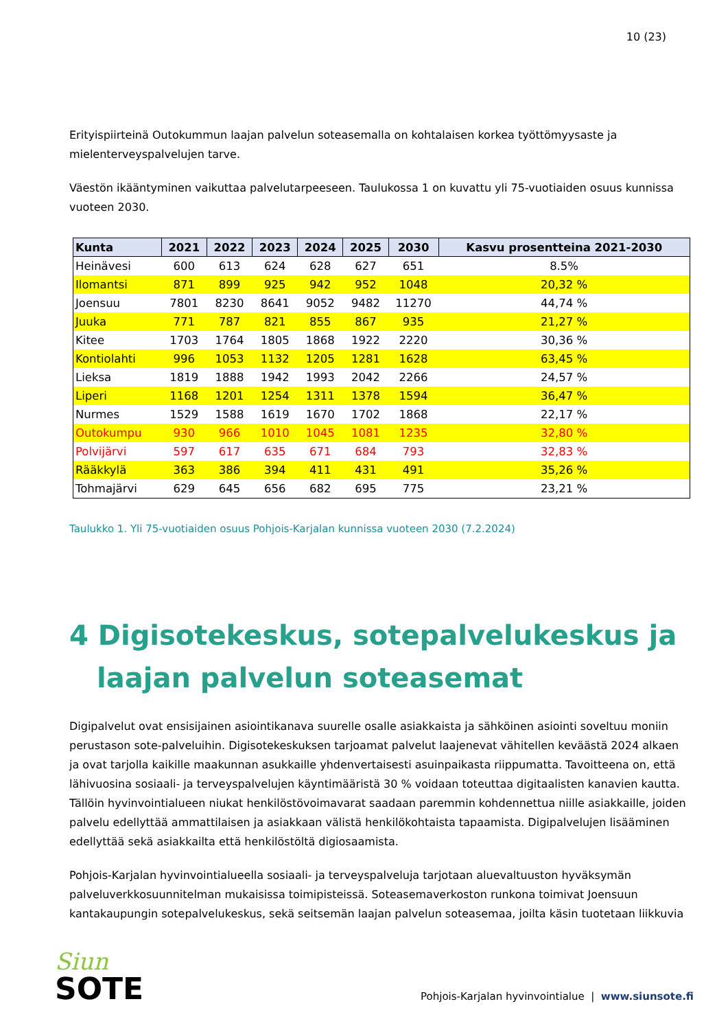10 (23)
Erityispiirteinä Outokummun laajan palvelun soteasemalla on kohtalaisen korkea työttömyysaste ja mielenterveyspalvelujen tarve.
Väestön ikääntyminen vaikuttaa palvelutarpeeseen. Taulukossa 1 on kuvattu yli 75-vuotiaiden osuus kunnissa vuoteen 2030.
| Kunta | 2021 | 2022 | 2023 | 2024 | 2025 | 2030 | Kasvu prosentteina 2021-2030 |
| --- | --- | --- | --- | --- | --- | --- | --- |
| Heinävesi | 600 | 613 | 624 | 628 | 627 | 651 | 8.5% |
| Ilomantsi | 871 | 899 | 925 | 942 | 952 | 1048 | 20,32 % |
| Joensuu | 7801 | 8230 | 8641 | 9052 | 9482 | 11270 | 44,74 % |
| Juuka | 771 | 787 | 821 | 855 | 867 | 935 | 21,27 % |
| Kitee | 1703 | 1764 | 1805 | 1868 | 1922 | 2220 | 30,36 % |
| Kontiolahti | 996 | 1053 | 1132 | 1205 | 1281 | 1628 | 63,45 % |
| Lieksa | 1819 | 1888 | 1942 | 1993 | 2042 | 2266 | 24,57 % |
| Liperi | 1168 | 1201 | 1254 | 1311 | 1378 | 1594 | 36,47 % |
| Nurmes | 1529 | 1588 | 1619 | 1670 | 1702 | 1868 | 22,17 % |
| Outokumpu | 930 | 966 | 1010 | 1045 | 1081 | 1235 | 32,80 % |
| Polvijärvi | 597 | 617 | 635 | 671 | 684 | 793 | 32,83 % |
| Rääkkylä | 363 | 386 | 394 | 411 | 431 | 491 | 35,26 % |
| Tohmajärvi | 629 | 645 | 656 | 682 | 695 | 775 | 23,21 % |
Taulukko 1. Yli 75-vuotiaiden osuus Pohjois-Karjalan kunnissa vuoteen 2030 (7.2.2024)
4 Digisotekeskus, sotepalvelukeskus ja laajan palvelun soteasemat
Digipalvelut ovat ensisijainen asiointikanava suurelle osalle asiakkaista ja sähköinen asiointi soveltuu moniin perustason sote-palveluihin. Digisotekeskuksen tarjoamat palvelut laajenevat vähitellen keväästä 2024 alkaen ja ovat tarjolla kaikille maakunnan asukkaille yhdenvertaisesti asuinpaikasta riippumatta. Tavoitteena on, että lähivuosina sosiaali- ja terveyspalvelujen käyntimääristä 30 % voidaan toteuttaa digitaalisten kanavien kautta. Tällöin hyvinvointialueen niukat henkilöstövoimavarat saadaan paremmin kohdennettua niille asiakkaille, joiden palvelu edellyttää ammattilaisen ja asiakkaan välistä henkilökohtaista tapaamista. Digipalvelujen lisääminen edellyttää sekä asiakkailta että henkilöstöltä digiosaamista.
Pohjois-Karjalan hyvinvointialueella sosiaali- ja terveyspalveluja tarjotaan aluevaltuuston hyväksymän palveluverkkosuunnitelman mukaisissa toimipisteissä. Soteasemaverkoston runkona toimivat Joensuun kantakaupungin sotepalvelukeskus, sekä seitsemän laajan palvelun soteasemaa, joilta käsin tuotetaan liikkuvia
Siun
SOTE
Pohjois-Karjalan hyvinvointialue | www.siunsote.fi